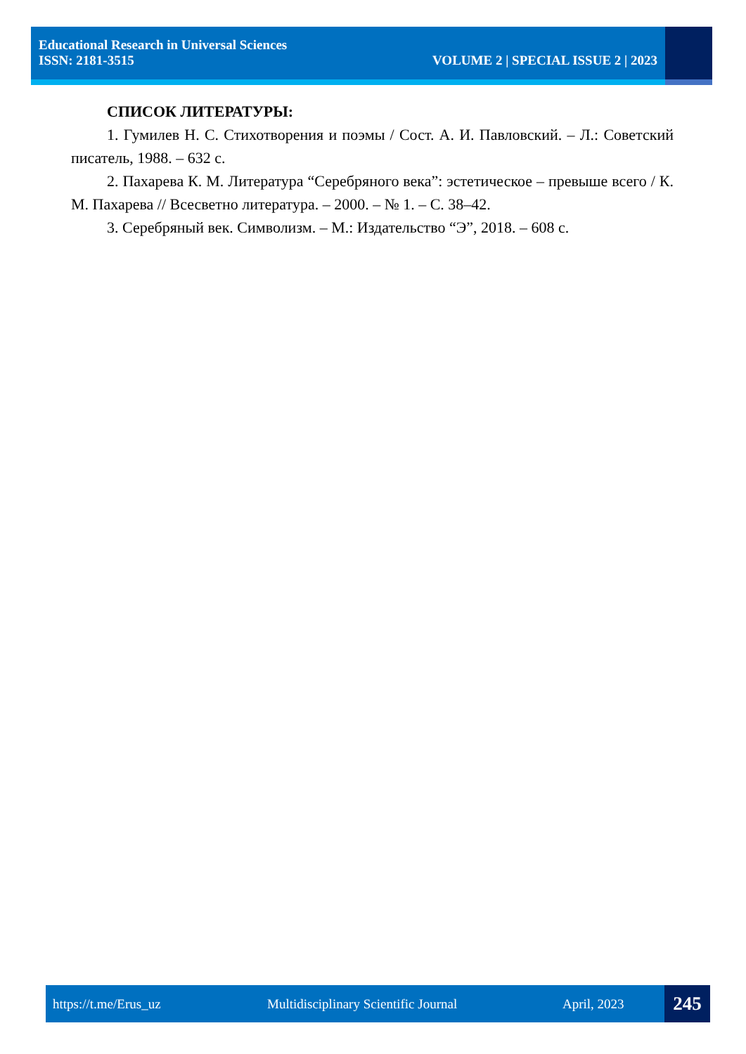Educational Research in Universal Sciences
ISSN: 2181-3515 VOLUME 2 | SPECIAL ISSUE 2 | 2023
СПИСОК ЛИТЕРАТУРЫ:
1. Гумилев Н. С. Стихотворения и поэмы / Сост. А. И. Павловский. – Л.: Советский писатель, 1988. – 632 с.
2. Пахарева К. М. Литература “Серебряного века”: эстетическое – превыше всего / К. М. Пахарева // Всесветно литература. – 2000. – № 1. – С. 38–42.
3. Серебряный век. Символизм. – М.: Издательство “Э”, 2018. – 608 с.
https://t.me/Erus_uz Multidisciplinary Scientific Journal April, 2023
245